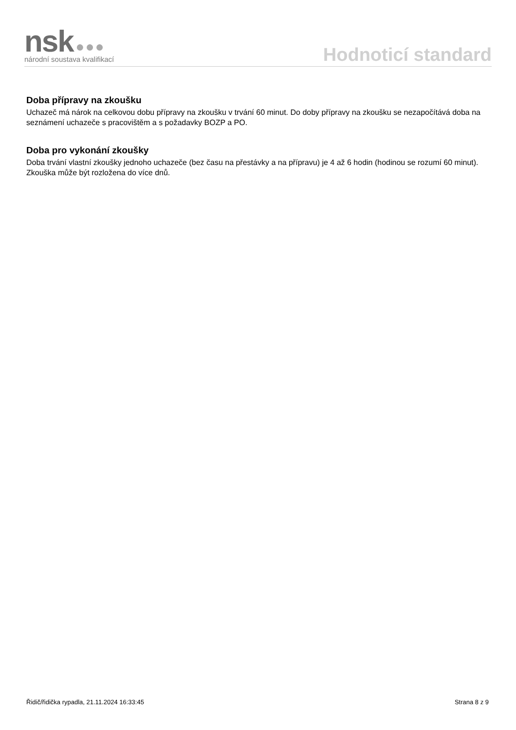nsk ●●●
národní soustava kvalifikací
Hodnoticí standard
Doba přípravy na zkoušku
Uchazeč má nárok na celkovou dobu přípravy na zkoušku v trvání 60 minut. Do doby přípravy na zkoušku se nezapočítává doba na seznámení uchazeče s pracovištěm a s požadavky BOZP a PO.
Doba pro vykonání zkoušky
Doba trvání vlastní zkoušky jednoho uchazeče (bez času na přestávky a na přípravu) je 4 až 6 hodin (hodinou se rozumí 60 minut). Zkouška může být rozložena do více dnů.
Řidič/řidička rypadla, 21.11.2024 16:33:45 Strana 8 z 9